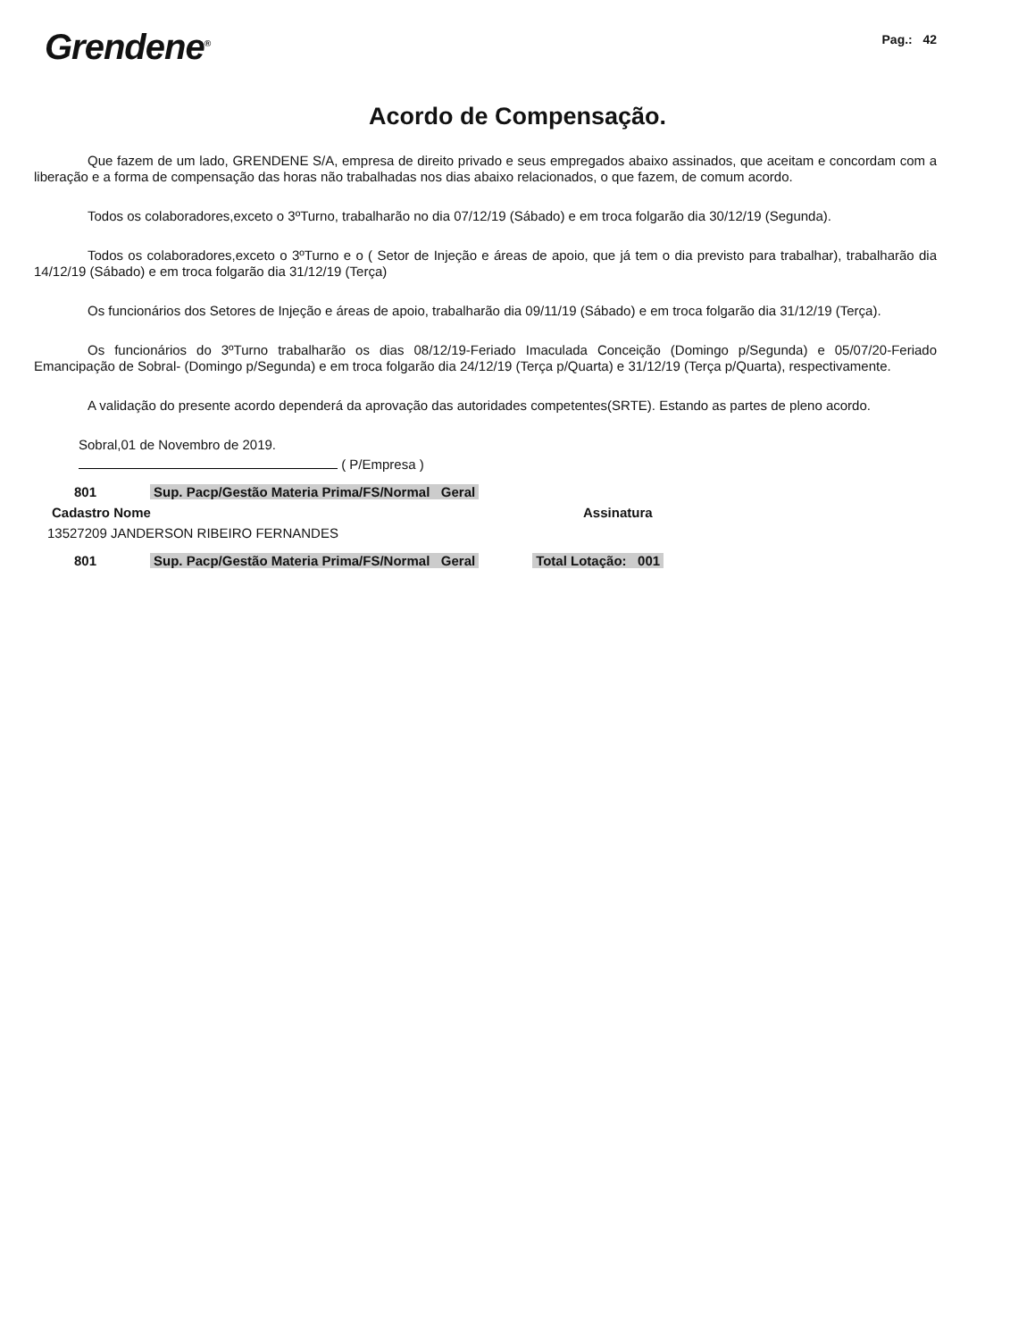Grendene<sup>®</sup>
Pag.: 42
Acordo de Compensação.
Que fazem de um lado, GRENDENE S/A, empresa de direito privado e seus empregados abaixo assinados, que aceitam e concordam com a liberação e a forma de compensação das horas não trabalhadas nos dias abaixo relacionados, o que fazem, de comum acordo.
Todos os colaboradores,exceto o 3ºTurno, trabalharão no dia 07/12/19 (Sábado) e em troca folgarão dia 30/12/19 (Segunda).
Todos os colaboradores,exceto o 3ºTurno e o ( Setor de Injeção e áreas de apoio, que já tem o dia previsto para trabalhar), trabalharão dia 14/12/19 (Sábado) e em troca folgarão dia 31/12/19 (Terça)
Os funcionários dos Setores de Injeção e áreas de apoio, trabalharão dia 09/11/19 (Sábado) e em troca folgarão dia 31/12/19 (Terça).
Os funcionários do 3ºTurno trabalharão os dias 08/12/19-Feriado Imaculada Conceição (Domingo p/Segunda) e 05/07/20-Feriado Emancipação de Sobral- (Domingo p/Segunda) e em troca folgarão dia 24/12/19 (Terça p/Quarta) e 31/12/19 (Terça p/Quarta), respectivamente.
A validação do presente acordo dependerá da aprovação das autoridades competentes(SRTE). Estando as partes de pleno acordo.
Sobral,01 de Novembro de 2019.
( P/Empresa )
801 Sup. Pacp/Gestão Materia Prima/FS/Normal Geral
Cadastro Nome Assinatura
13527209 JANDERSON RIBEIRO FERNANDES
801 Sup. Pacp/Gestão Materia Prima/FS/Normal Geral Total Lotação: 001